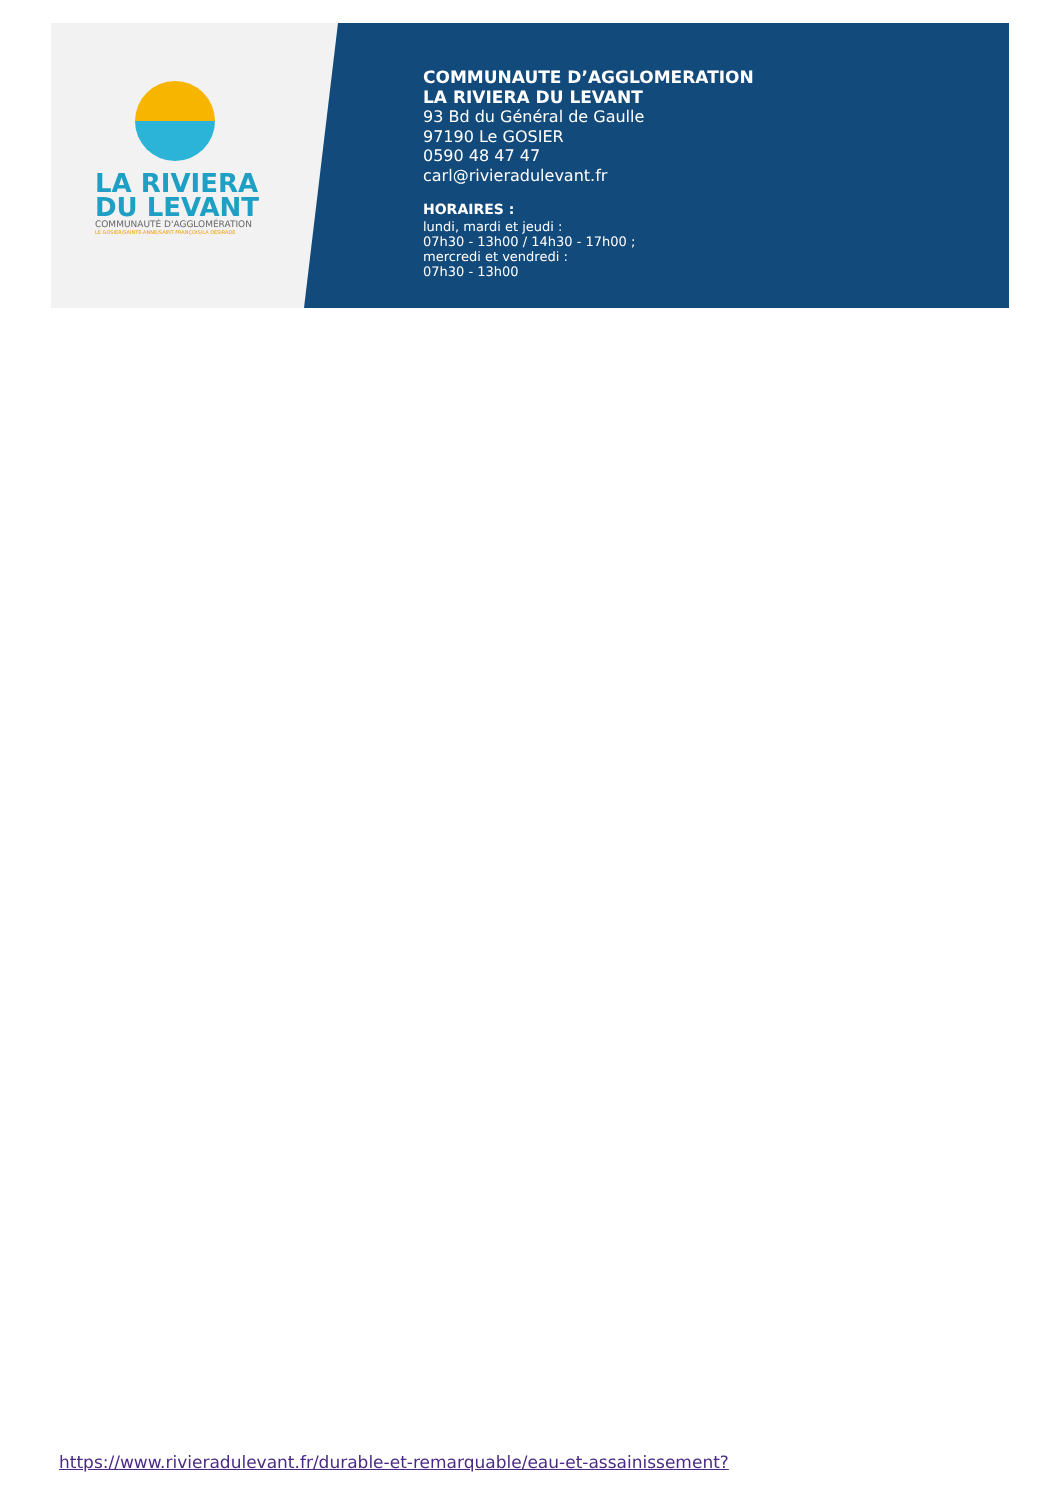LA RIVIERA
DU LEVANT
COMMUNAUTÉ D'AGGLOMÉRATION
LE GOSIER/SAINTE-ANNE/SAINT-FRANÇOIS/LA DÉSIRADE
COMMUNAUTE D’AGGLOMERATION
LA RIVIERA DU LEVANT
93 Bd du Général de Gaulle
97190 Le GOSIER
0590 48 47 47
carl@rivieradulevant.fr
HORAIRES :
lundi, mardi et jeudi :
07h30 - 13h00 / 14h30 - 17h00 ;
mercredi et vendredi :
07h30 - 13h00
https://www.rivieradulevant.fr/durable-et-remarquable/eau-et-assainissement?